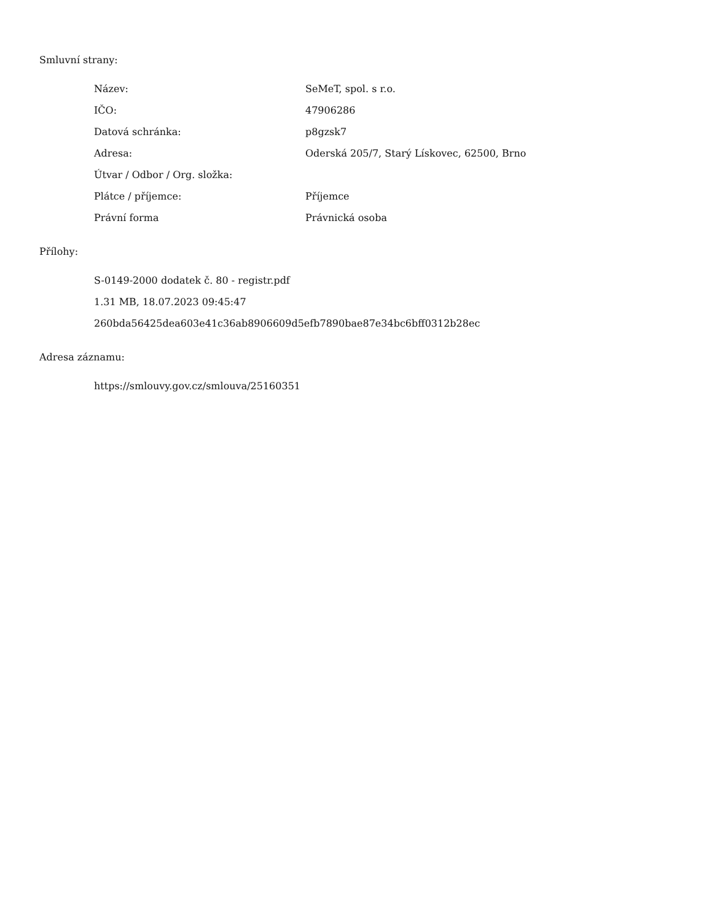Smluvní strany:
| Název: | SeMeT, spol. s r.o. |
| IČO: | 47906286 |
| Datová schránka: | p8gzsk7 |
| Adresa: | Oderská 205/7, Starý Lískovec, 62500, Brno |
| Útvar / Odbor / Org. složka: | |
| Plátce / příjemce: | Příjemce |
| Právní forma | Právnická osoba |
Přílohy:
S-0149-2000 dodatek č. 80 - registr.pdf
1.31 MB, 18.07.2023 09:45:47
260bda56425dea603e41c36ab8906609d5efb7890bae87e34bc6bff0312b28ec
Adresa záznamu:
https://smlouvy.gov.cz/smlouva/25160351